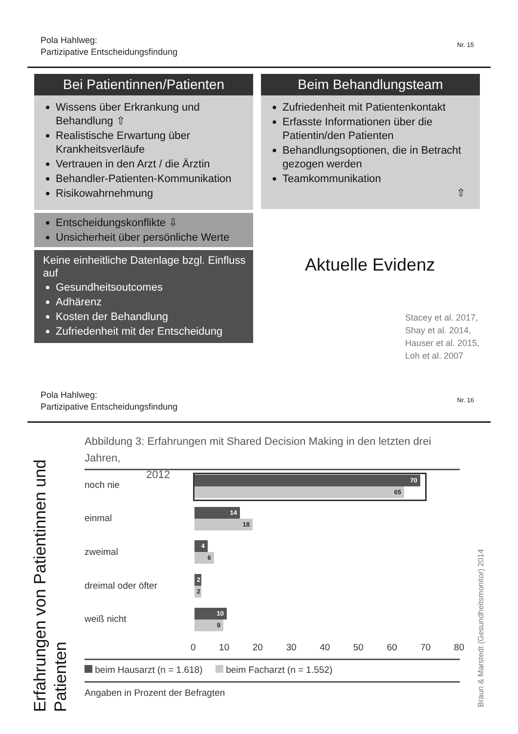Pola Hahlweg:
Partizipative Entscheidungsfindung
Nr. 15
Bei Patientinnen/Patienten
Wissens über Erkrankung und Behandlung ⇧
Realistische Erwartung über Krankheitsverläufe
Vertrauen in den Arzt / die Ärztin
Behandler-Patienten-Kommunikation
Risikowahrnehmung
Entscheidungskonflikte ⇩
Unsicherheit über persönliche Werte
Keine einheitliche Datenlage bzgl. Einfluss auf
Gesundheitsoutcomes
Adhärenz
Kosten der Behandlung
Zufriedenheit mit der Entscheidung
Beim Behandlungsteam
Zufriedenheit mit Patientenkontakt
Erfasste Informationen über die Patientin/den Patienten
Behandlungsoptionen, die in Betracht gezogen werden
Teamkommunikation
⇧
Aktuelle Evidenz
Stacey et al. 2017,
Shay et al. 2014,
Hauser et al. 2015,
Loh et al. 2007
Pola Hahlweg:
Partizipative Entscheidungsfindung
Nr. 16
Erfahrungen von Patientinnen und Patienten
Braun & Marstedt (Gesundheitsmonitor) 2014
Abbildung 3: Erfahrungen mit Shared Decision Making in den letzten drei Jahren,
2012
noch nie
einmal
zweimal
dreimal oder öfter
weiß nicht
70
65
14
18
4
6
2
2
10
9
0 10 20 30 40 50 60 70 80
beim Hausarzt (n = 1.618) beim Facharzt (n = 1.552)
Angaben in Prozent der Befragten